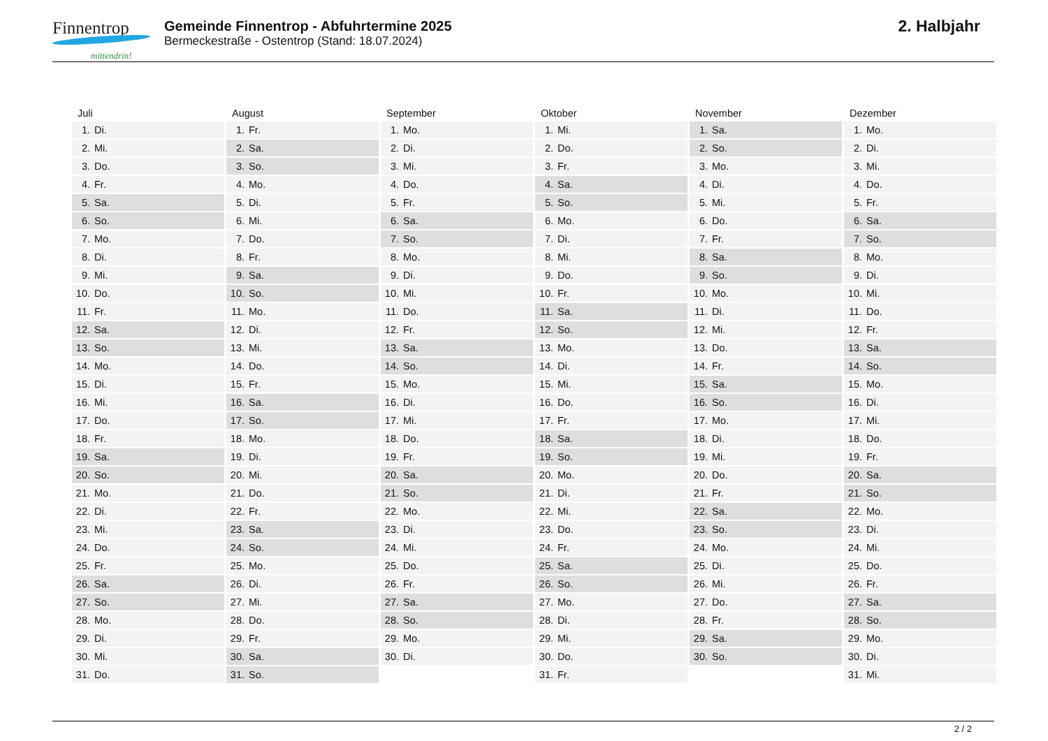Finnentrop mittendrin!
Gemeinde Finnentrop - Abfuhrtermine 2025
Bermeckestraße - Ostentrop (Stand: 18.07.2024)
2. Halbjahr
| Juli | August | September | Oktober | November | Dezember |
| --- | --- | --- | --- | --- | --- |
| 1. Di. | 1. Fr. | 1. Mo. | 1. Mi. | 1. Sa. | 1. Mo. |
| 2. Mi. | 2. Sa. | 2. Di. | 2. Do. | 2. So. | 2. Di. |
| 3. Do. | 3. So. | 3. Mi. | 3. Fr. | 3. Mo. | 3. Mi. |
| 4. Fr. | 4. Mo. | 4. Do. | 4. Sa. | 4. Di. | 4. Do. |
| 5. Sa. | 5. Di. | 5. Fr. | 5. So. | 5. Mi. | 5. Fr. |
| 6. So. | 6. Mi. | 6. Sa. | 6. Mo. | 6. Do. | 6. Sa. |
| 7. Mo. | 7. Do. | 7. So. | 7. Di. | 7. Fr. | 7. So. |
| 8. Di. | 8. Fr. | 8. Mo. | 8. Mi. | 8. Sa. | 8. Mo. |
| 9. Mi. | 9. Sa. | 9. Di. | 9. Do. | 9. So. | 9. Di. |
| 10. Do. | 10. So. | 10. Mi. | 10. Fr. | 10. Mo. | 10. Mi. |
| 11. Fr. | 11. Mo. | 11. Do. | 11. Sa. | 11. Di. | 11. Do. |
| 12. Sa. | 12. Di. | 12. Fr. | 12. So. | 12. Mi. | 12. Fr. |
| 13. So. | 13. Mi. | 13. Sa. | 13. Mo. | 13. Do. | 13. Sa. |
| 14. Mo. | 14. Do. | 14. So. | 14. Di. | 14. Fr. | 14. So. |
| 15. Di. | 15. Fr. | 15. Mo. | 15. Mi. | 15. Sa. | 15. Mo. |
| 16. Mi. | 16. Sa. | 16. Di. | 16. Do. | 16. So. | 16. Di. |
| 17. Do. | 17. So. | 17. Mi. | 17. Fr. | 17. Mo. | 17. Mi. |
| 18. Fr. | 18. Mo. | 18. Do. | 18. Sa. | 18. Di. | 18. Do. |
| 19. Sa. | 19. Di. | 19. Fr. | 19. So. | 19. Mi. | 19. Fr. |
| 20. So. | 20. Mi. | 20. Sa. | 20. Mo. | 20. Do. | 20. Sa. |
| 21. Mo. | 21. Do. | 21. So. | 21. Di. | 21. Fr. | 21. So. |
| 22. Di. | 22. Fr. | 22. Mo. | 22. Mi. | 22. Sa. | 22. Mo. |
| 23. Mi. | 23. Sa. | 23. Di. | 23. Do. | 23. So. | 23. Di. |
| 24. Do. | 24. So. | 24. Mi. | 24. Fr. | 24. Mo. | 24. Mi. |
| 25. Fr. | 25. Mo. | 25. Do. | 25. Sa. | 25. Di. | 25. Do. |
| 26. Sa. | 26. Di. | 26. Fr. | 26. So. | 26. Mi. | 26. Fr. |
| 27. So. | 27. Mi. | 27. Sa. | 27. Mo. | 27. Do. | 27. Sa. |
| 28. Mo. | 28. Do. | 28. So. | 28. Di. | 28. Fr. | 28. So. |
| 29. Di. | 29. Fr. | 29. Mo. | 29. Mi. | 29. Sa. | 29. Mo. |
| 30. Mi. | 30. Sa. | 30. Di. | 30. Do. | 30. So. | 30. Di. |
| 31. Do. | 31. So. | | 31. Fr. | | 31. Mi. |
2 / 2